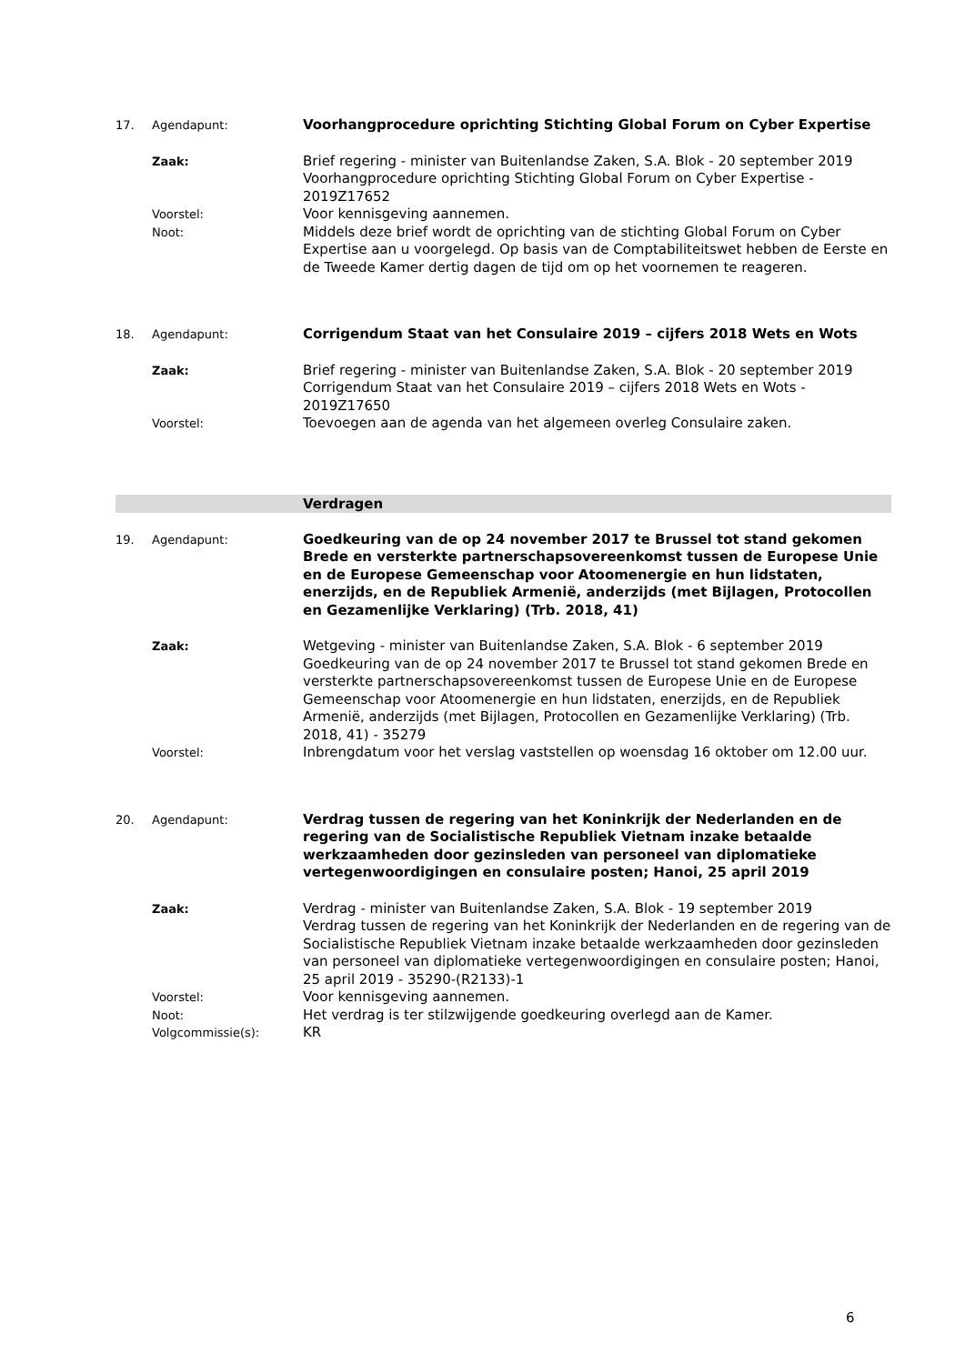17. Agendapunt:
Voorhangprocedure oprichting Stichting Global Forum on Cyber Expertise
Zaak:
Brief regering - minister van Buitenlandse Zaken, S.A. Blok - 20 september 2019
Voorhangprocedure oprichting Stichting Global Forum on Cyber Expertise - 2019Z17652
Voorstel:
Voor kennisgeving aannemen.
Noot:
Middels deze brief wordt de oprichting van de stichting Global Forum on Cyber Expertise aan u voorgelegd. Op basis van de Comptabiliteitswet hebben de Eerste en de Tweede Kamer dertig dagen de tijd om op het voornemen te reageren.
18. Agendapunt:
Corrigendum Staat van het Consulaire 2019 – cijfers 2018 Wets en Wots
Zaak:
Brief regering - minister van Buitenlandse Zaken, S.A. Blok - 20 september 2019
Corrigendum Staat van het Consulaire 2019 – cijfers 2018 Wets en Wots - 2019Z17650
Voorstel:
Toevoegen aan de agenda van het algemeen overleg Consulaire zaken.
Verdragen
19. Agendapunt:
Goedkeuring van de op 24 november 2017 te Brussel tot stand gekomen Brede en versterkte partnerschapsovereenkomst tussen de Europese Unie en de Europese Gemeenschap voor Atoomenergie en hun lidstaten, enerzijds, en de Republiek Armenië, anderzijds (met Bijlagen, Protocollen en Gezamenlijke Verklaring) (Trb. 2018, 41)
Zaak:
Wetgeving - minister van Buitenlandse Zaken, S.A. Blok - 6 september 2019
Goedkeuring van de op 24 november 2017 te Brussel tot stand gekomen Brede en versterkte partnerschapsovereenkomst tussen de Europese Unie en de Europese Gemeenschap voor Atoomenergie en hun lidstaten, enerzijds, en de Republiek Armenië, anderzijds (met Bijlagen, Protocollen en Gezamenlijke Verklaring) (Trb. 2018, 41) - 35279
Voorstel:
Inbrengdatum voor het verslag vaststellen op woensdag 16 oktober om 12.00 uur.
20. Agendapunt:
Verdrag tussen de regering van het Koninkrijk der Nederlanden en de regering van de Socialistische Republiek Vietnam inzake betaalde werkzaamheden door gezinsleden van personeel van diplomatieke vertegenwoordigingen en consulaire posten; Hanoi, 25 april 2019
Zaak:
Verdrag - minister van Buitenlandse Zaken, S.A. Blok - 19 september 2019
Verdrag tussen de regering van het Koninkrijk der Nederlanden en de regering van de Socialistische Republiek Vietnam inzake betaalde werkzaamheden door gezinsleden van personeel van diplomatieke vertegenwoordigingen en consulaire posten; Hanoi, 25 april 2019 - 35290-(R2133)-1
Voorstel:
Voor kennisgeving aannemen.
Noot:
Het verdrag is ter stilzwijgende goedkeuring overlegd aan de Kamer.
Volgcommissie(s):
KR
6